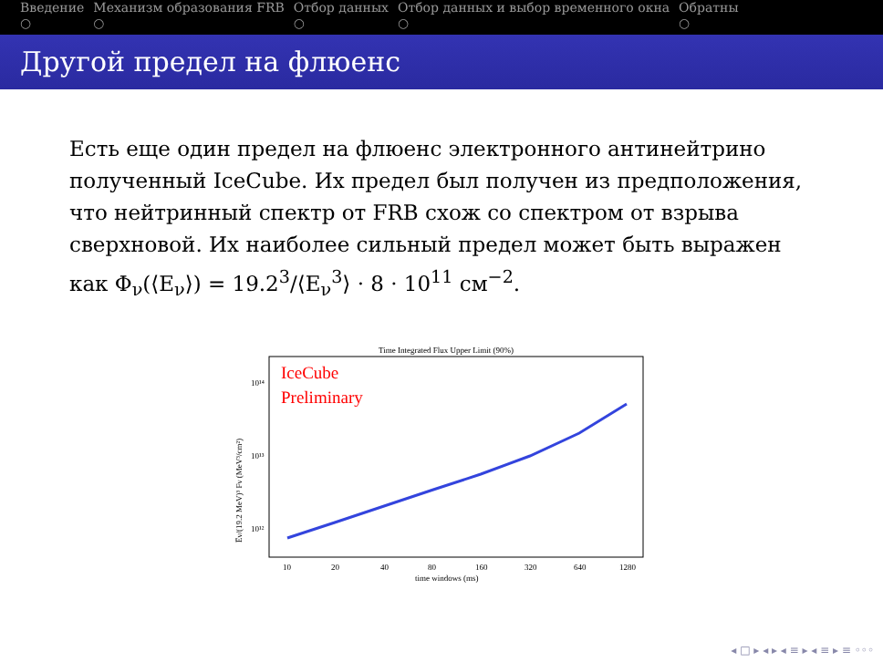Введение
○
Механизм образования FRB
○
Отбор данных
○
Отбор данных и выбор временного окна
○
Обратны
○
Другой предел на флюенс
Есть еще один предел на флюенс электронного антинейтрино полученный IceCube. Их предел был получен из предположения, что нейтринный спектр от FRB схож со спектром от взрыва сверхновой. Их наиболее сильный предел может быть выражен как Φ<sub>ν</sub>(⟨E<sub>ν</sub>⟩) = 19.2<sup>3</sup>/⟨E<sub>ν</sub><sup>3</sup>⟩ · 8 · 10<sup>11</sup> см<sup>−2</sup>.
Time Integrated Flux Upper Limit (90%)
10¹⁴
10¹³
10¹²
IceCube
Preliminary
10
20
40
80
160
320
640
1280
time windows (ms)
E̅ν/(19.2 MeV)³ Fν (MeV³/cm²)
◂ □ ▸ ◂ ▸ ◂ ≡ ▸ ◂ ≡ ▸ ≡ ◦◦◦